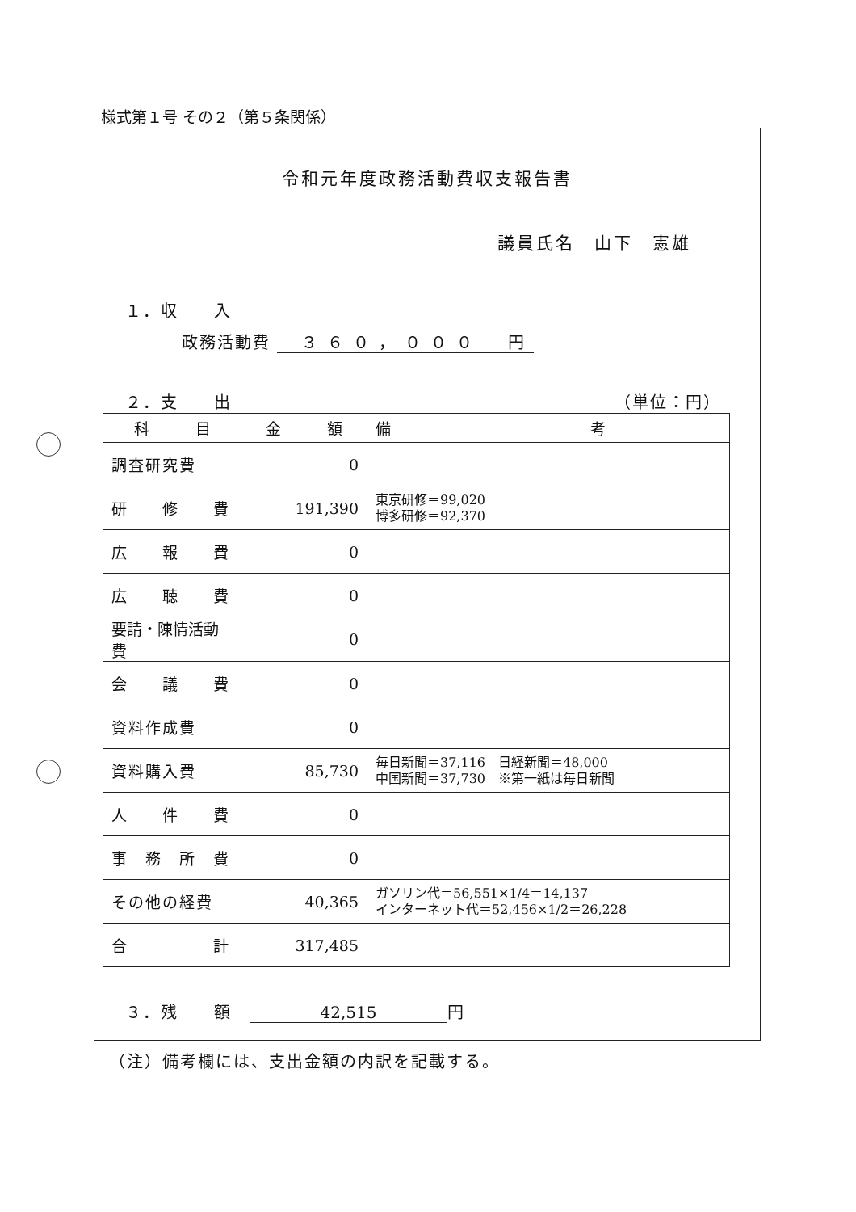様式第１号 その２（第５条関係）
令和元年度政務活動費収支報告書
議員氏名　山下　憲雄
１．収　　入
政務活動費 ３６０，０００　円
２．支　　出 （単位：円）
| 科 目 | 金 額 | 備 考 |
| --- | --- | --- |
| 調査研究費 | 0 | |
| 研 修 費 | 191,390 | 東京研修＝99,020 博多研修＝92,370 |
| 広 報 費 | 0 | |
| 広 聴 費 | 0 | |
| 要請・陳情活動費 | 0 | |
| 会 議 費 | 0 | |
| 資料作成費 | 0 | |
| 資料購入費 | 85,730 | 毎日新聞＝37,116 日経新聞＝48,000 中国新聞＝37,730 ※第一紙は毎日新聞 |
| 人 件 費 | 0 | |
| 事 務 所 費 | 0 | |
| その他の経費 | 40,365 | ガソリン代＝56,551×1/4＝14,137 インターネット代＝52,456×1/2＝26,228 |
| 合 計 | 317,485 | |
３．残　　額　42,515 円
（注）備考欄には、支出金額の内訳を記載する。